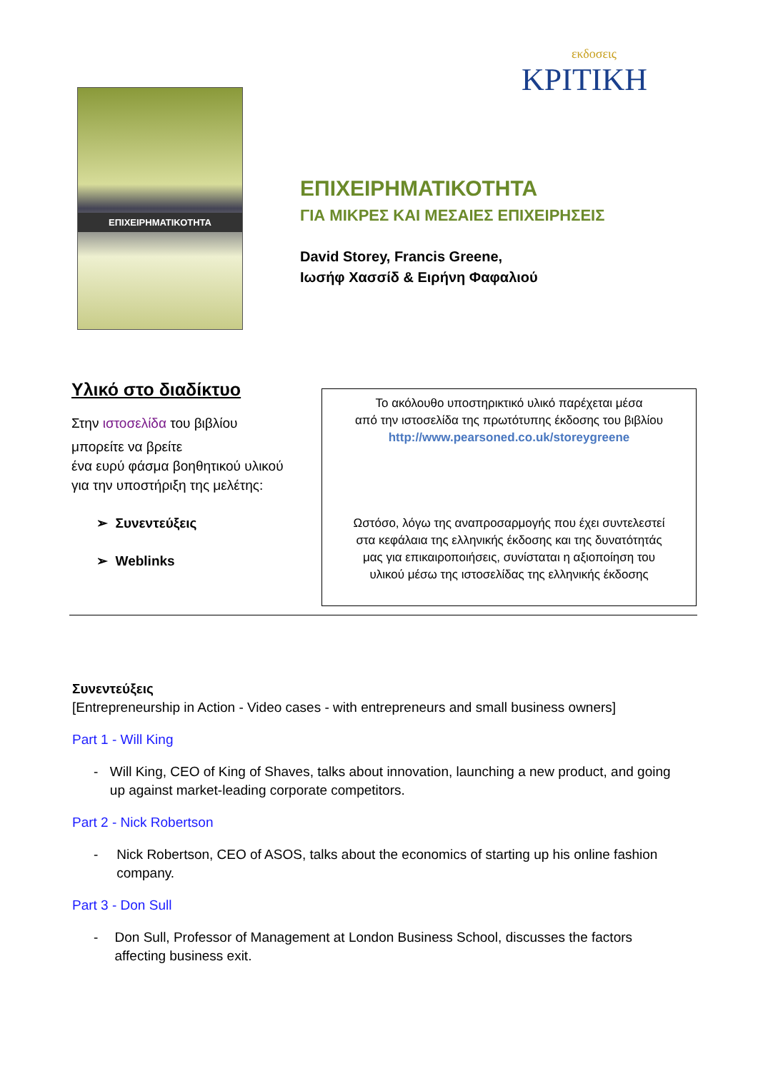ΕΠΙΧΕΙΡΗΜΑΤΙΚΟΤΗΤΑ
εκδοσεις
ΚΡΙΤΙΚΗ
ΕΠΙΧΕΙΡΗΜΑΤΙΚΟΤΗΤΑ
ΓΙΑ ΜΙΚΡΕΣ ΚΑΙ ΜΕΣΑΙΕΣ ΕΠΙΧΕΙΡΗΣΕΙΣ
David Storey, Francis Greene,
Ιωσήφ Χασσίδ & Ειρήνη Φαφαλιού
Υλικό στο διαδίκτυο
Στην ιστοσελίδα του βιβλίου
μπορείτε να βρείτε
ένα ευρύ φάσμα βοηθητικού υλικού
για την υποστήριξη της μελέτης:
➢ Συνεντεύξεις
➢ Weblinks
Το ακόλουθο υποστηρικτικό υλικό παρέχεται μέσα
από την ιστοσελίδα της πρωτότυπης έκδοσης του βιβλίου
http://www.pearsoned.co.uk/storeygreene
Ωστόσο, λόγω της αναπροσαρμογής που έχει συντελεστεί
στα κεφάλαια της ελληνικής έκδοσης και της δυνατότητάς
μας για επικαιροποιήσεις, συνίσταται η αξιοποίηση του
υλικού μέσω της ιστοσελίδας της ελληνικής έκδοσης
Συνεντεύξεις
[Entrepreneurship in Action - Video cases - with entrepreneurs and small business owners]
Part 1 - Will King
- Will King, CEO of King of Shaves, talks about innovation, launching a new product, and going up against market-leading corporate competitors.
Part 2 - Nick Robertson
- Nick Robertson, CEO of ASOS, talks about the economics of starting up his online fashion company.
Part 3 - Don Sull
- Don Sull, Professor of Management at London Business School, discusses the factors affecting business exit.